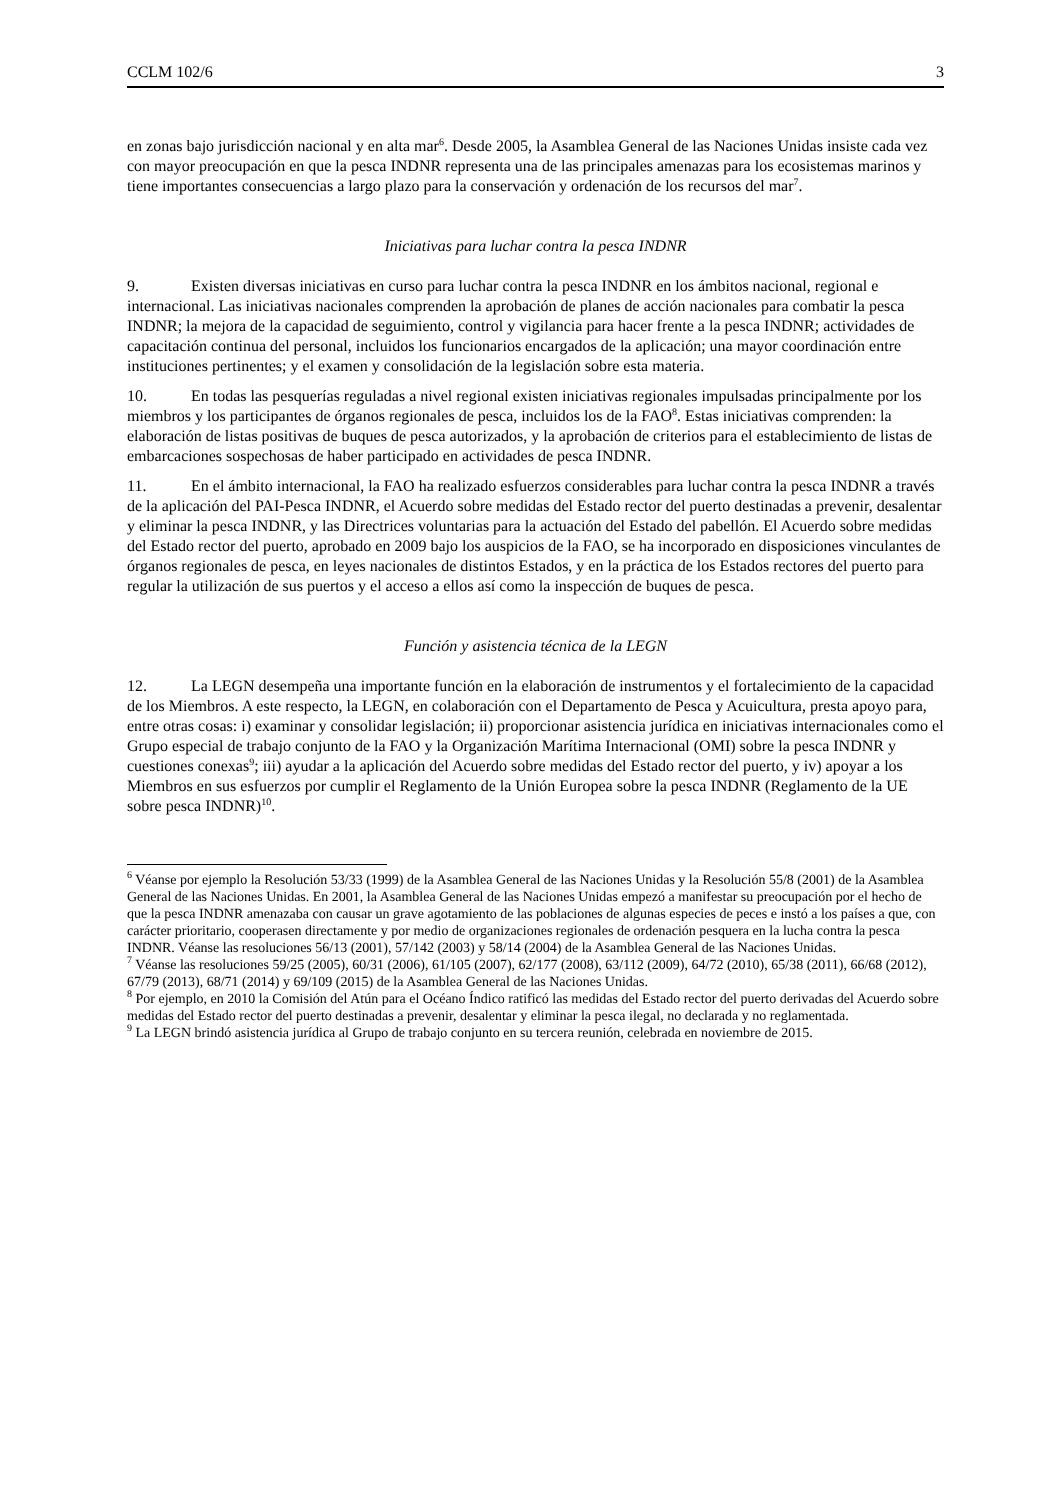CCLM 102/6 3
en zonas bajo jurisdicción nacional y en alta mar<sup>6</sup>. Desde 2005, la Asamblea General de las Naciones Unidas insiste cada vez con mayor preocupación en que la pesca INDNR representa una de las principales amenazas para los ecosistemas marinos y tiene importantes consecuencias a largo plazo para la conservación y ordenación de los recursos del mar<sup>7</sup>.
Iniciativas para luchar contra la pesca INDNR
9. Existen diversas iniciativas en curso para luchar contra la pesca INDNR en los ámbitos nacional, regional e internacional. Las iniciativas nacionales comprenden la aprobación de planes de acción nacionales para combatir la pesca INDNR; la mejora de la capacidad de seguimiento, control y vigilancia para hacer frente a la pesca INDNR; actividades de capacitación continua del personal, incluidos los funcionarios encargados de la aplicación; una mayor coordinación entre instituciones pertinentes; y el examen y consolidación de la legislación sobre esta materia.
10. En todas las pesquerías reguladas a nivel regional existen iniciativas regionales impulsadas principalmente por los miembros y los participantes de órganos regionales de pesca, incluidos los de la FAO<sup>8</sup>. Estas iniciativas comprenden: la elaboración de listas positivas de buques de pesca autorizados, y la aprobación de criterios para el establecimiento de listas de embarcaciones sospechosas de haber participado en actividades de pesca INDNR.
11. En el ámbito internacional, la FAO ha realizado esfuerzos considerables para luchar contra la pesca INDNR a través de la aplicación del PAI-Pesca INDNR, el Acuerdo sobre medidas del Estado rector del puerto destinadas a prevenir, desalentar y eliminar la pesca INDNR, y las Directrices voluntarias para la actuación del Estado del pabellón. El Acuerdo sobre medidas del Estado rector del puerto, aprobado en 2009 bajo los auspicios de la FAO, se ha incorporado en disposiciones vinculantes de órganos regionales de pesca, en leyes nacionales de distintos Estados, y en la práctica de los Estados rectores del puerto para regular la utilización de sus puertos y el acceso a ellos así como la inspección de buques de pesca.
Función y asistencia técnica de la LEGN
12. La LEGN desempeña una importante función en la elaboración de instrumentos y el fortalecimiento de la capacidad de los Miembros. A este respecto, la LEGN, en colaboración con el Departamento de Pesca y Acuicultura, presta apoyo para, entre otras cosas: i) examinar y consolidar legislación; ii) proporcionar asistencia jurídica en iniciativas internacionales como el Grupo especial de trabajo conjunto de la FAO y la Organización Marítima Internacional (OMI) sobre la pesca INDNR y cuestiones conexas<sup>9</sup>; iii) ayudar a la aplicación del Acuerdo sobre medidas del Estado rector del puerto, y iv) apoyar a los Miembros en sus esfuerzos por cumplir el Reglamento de la Unión Europea sobre la pesca INDNR (Reglamento de la UE sobre pesca INDNR)<sup>10</sup>.
<sup>6</sup> Véanse por ejemplo la Resolución 53/33 (1999) de la Asamblea General de las Naciones Unidas y la Resolución 55/8 (2001) de la Asamblea General de las Naciones Unidas. En 2001, la Asamblea General de las Naciones Unidas empezó a manifestar su preocupación por el hecho de que la pesca INDNR amenazaba con causar un grave agotamiento de las poblaciones de algunas especies de peces e instó a los países a que, con carácter prioritario, cooperasen directamente y por medio de organizaciones regionales de ordenación pesquera en la lucha contra la pesca INDNR. Véanse las resoluciones 56/13 (2001), 57/142 (2003) y 58/14 (2004) de la Asamblea General de las Naciones Unidas.
<sup>7</sup> Véanse las resoluciones 59/25 (2005), 60/31 (2006), 61/105 (2007), 62/177 (2008), 63/112 (2009), 64/72 (2010), 65/38 (2011), 66/68 (2012), 67/79 (2013), 68/71 (2014) y 69/109 (2015) de la Asamblea General de las Naciones Unidas.
<sup>8</sup> Por ejemplo, en 2010 la Comisión del Atún para el Océano Índico ratificó las medidas del Estado rector del puerto derivadas del Acuerdo sobre medidas del Estado rector del puerto destinadas a prevenir, desalentar y eliminar la pesca ilegal, no declarada y no reglamentada.
<sup>9</sup> La LEGN brindó asistencia jurídica al Grupo de trabajo conjunto en su tercera reunión, celebrada en noviembre de 2015.